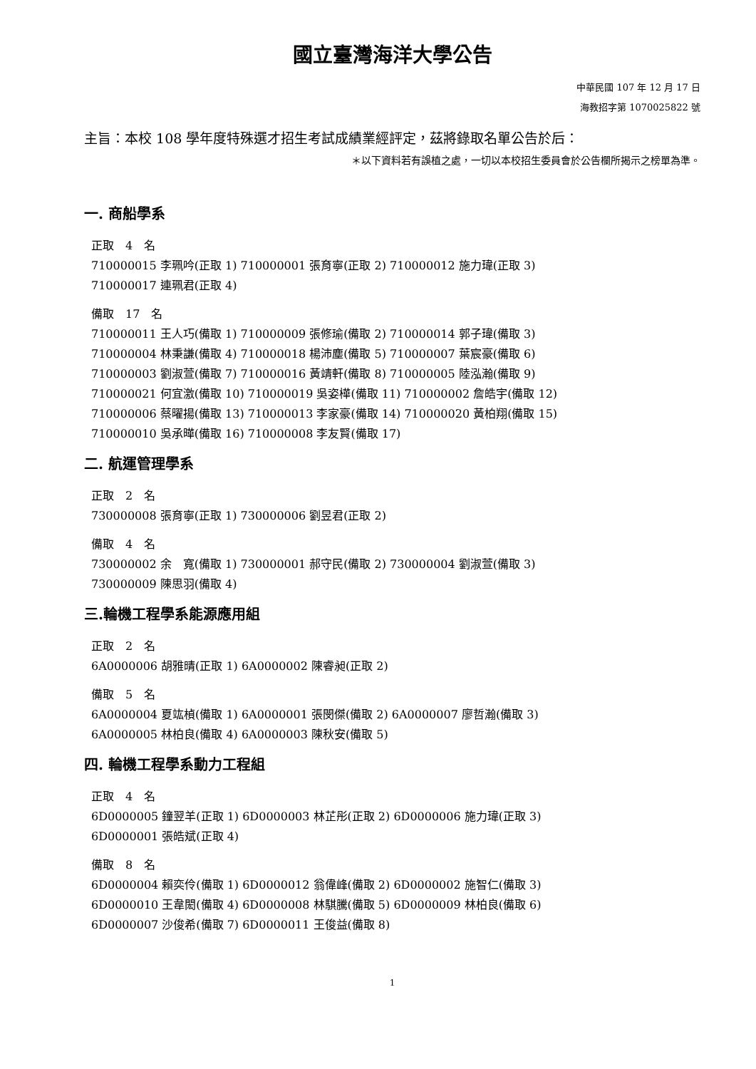國立臺灣海洋大學公告
中華民國 107 年 12 月 17 日
海教招字第 1070025822 號
主旨：本校 108 學年度特殊選才招生考試成績業經評定，茲將錄取名單公告於后：
＊以下資料若有誤植之處，一切以本校招生委員會於公告欄所揭示之榜單為準。
一. 商船學系
正取　4　名
710000015 李珮吟(正取 1) 710000001 張育寧(正取 2) 710000012 施力瑋(正取 3)
710000017 連珮君(正取 4)
備取　17　名
710000011 王人巧(備取 1) 710000009 張修瑜(備取 2) 710000014 郭子瑋(備取 3)
710000004 林秉謙(備取 4) 710000018 楊沛塵(備取 5) 710000007 葉宸豪(備取 6)
710000003 劉淑萱(備取 7) 710000016 黃靖軒(備取 8) 710000005 陸泓瀚(備取 9)
710000021 何宜激(備取 10) 710000019 吳姿樺(備取 11) 710000002 詹皓宇(備取 12)
710000006 蔡曜揚(備取 13) 710000013 李家豪(備取 14) 710000020 黃柏翔(備取 15)
710000010 吳承曄(備取 16) 710000008 李友賢(備取 17)
二. 航運管理學系
正取　2　名
730000008 張育寧(正取 1) 730000006 劉昱君(正取 2)
備取　4　名
730000002 余　寬(備取 1) 730000001 郝守民(備取 2) 730000004 劉淑萱(備取 3)
730000009 陳思羽(備取 4)
三.輪機工程學系能源應用組
正取　2　名
6A0000006 胡雅晴(正取 1) 6A0000002 陳睿昶(正取 2)
備取　5　名
6A0000004 夏竑楨(備取 1) 6A0000001 張閔傑(備取 2) 6A0000007 廖哲瀚(備取 3)
6A0000005 林柏良(備取 4) 6A0000003 陳秋安(備取 5)
四. 輪機工程學系動力工程組
正取　4　名
6D0000005 鐘翌羊(正取 1) 6D0000003 林芷彤(正取 2) 6D0000006 施力瑋(正取 3)
6D0000001 張皓斌(正取 4)
備取　8　名
6D0000004 賴奕伶(備取 1) 6D0000012 翁偉峰(備取 2) 6D0000002 施智仁(備取 3)
6D0000010 王韋閎(備取 4) 6D0000008 林騏騰(備取 5) 6D0000009 林柏良(備取 6)
6D0000007 沙俊希(備取 7) 6D0000011 王俊益(備取 8)
1